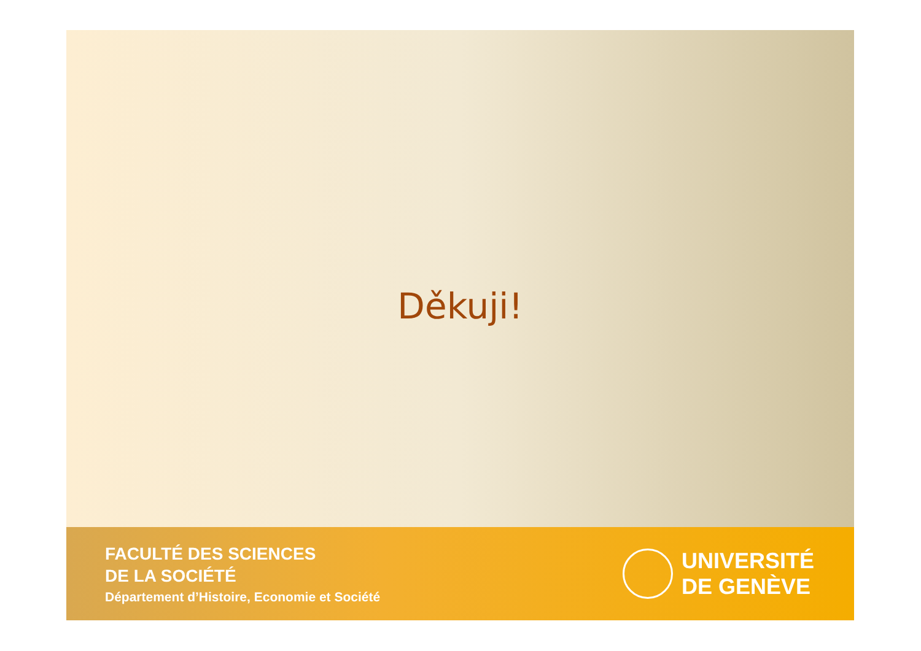Děkuji!
FACULTÉ DES SCIENCES
DE LA SOCIÉTÉ
Département d’Histoire, Economie et Société
UNIVERSITÉ
DE GENÈVE